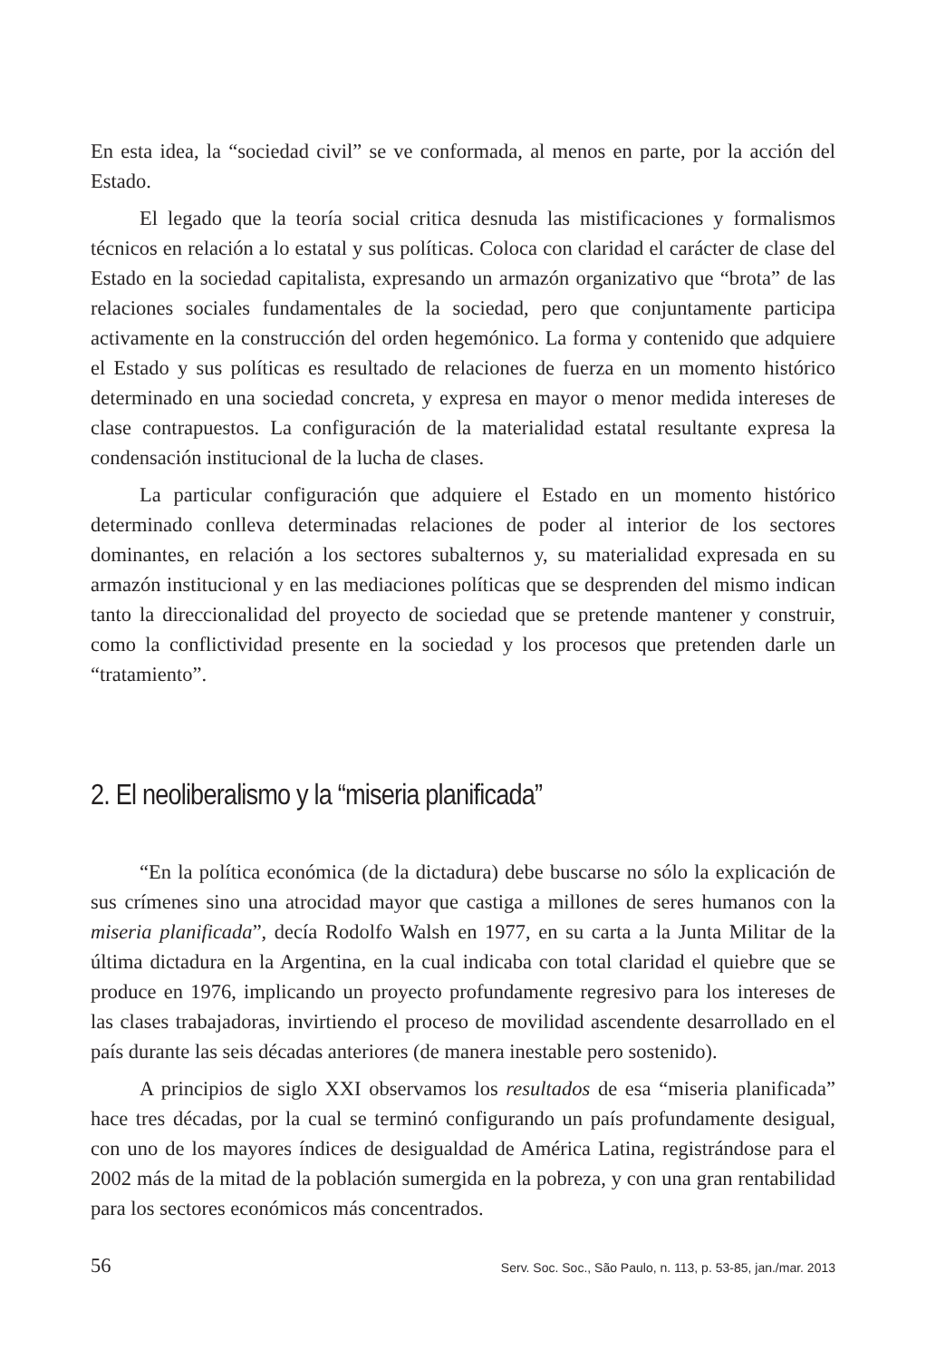En esta idea, la “sociedad civil” se ve conformada, al menos en parte, por la acción del Estado.
El legado que la teoría social critica desnuda las mistificaciones y formalismos técnicos en relación a lo estatal y sus políticas. Coloca con claridad el carácter de clase del Estado en la sociedad capitalista, expresando un armazón organizativo que “brota” de las relaciones sociales fundamentales de la sociedad, pero que conjuntamente participa activamente en la construcción del orden hegemónico. La forma y contenido que adquiere el Estado y sus políticas es resultado de relaciones de fuerza en un momento histórico determinado en una sociedad concreta, y expresa en mayor o menor medida intereses de clase contrapuestos. La configuración de la materialidad estatal resultante expresa la condensación institucional de la lucha de clases.
La particular configuración que adquiere el Estado en un momento histórico determinado conlleva determinadas relaciones de poder al interior de los sectores dominantes, en relación a los sectores subalternos y, su materialidad expresada en su armazón institucional y en las mediaciones políticas que se desprenden del mismo indican tanto la direccionalidad del proyecto de sociedad que se pretende mantener y construir, como la conflictividad presente en la sociedad y los procesos que pretenden darle un “tratamiento”.
2. El neoliberalismo y la “miseria planificada”
“En la política económica (de la dictadura) debe buscarse no sólo la explicación de sus crímenes sino una atrocidad mayor que castiga a millones de seres humanos con la miseria planificada”, decía Rodolfo Walsh en 1977, en su carta a la Junta Militar de la última dictadura en la Argentina, en la cual indicaba con total claridad el quiebre que se produce en 1976, implicando un proyecto profundamente regresivo para los intereses de las clases trabajadoras, invirtiendo el proceso de movilidad ascendente desarrollado en el país durante las seis décadas anteriores (de manera inestable pero sostenido).
A principios de siglo XXI observamos los resultados de esa “miseria planificada” hace tres décadas, por la cual se terminó configurando un país profundamente desigual, con uno de los mayores índices de desigualdad de América Latina, registrándose para el 2002 más de la mitad de la población sumergida en la pobreza, y con una gran rentabilidad para los sectores económicos más concentrados.
56 Serv. Soc. Soc., São Paulo, n. 113, p. 53-85, jan./mar. 2013